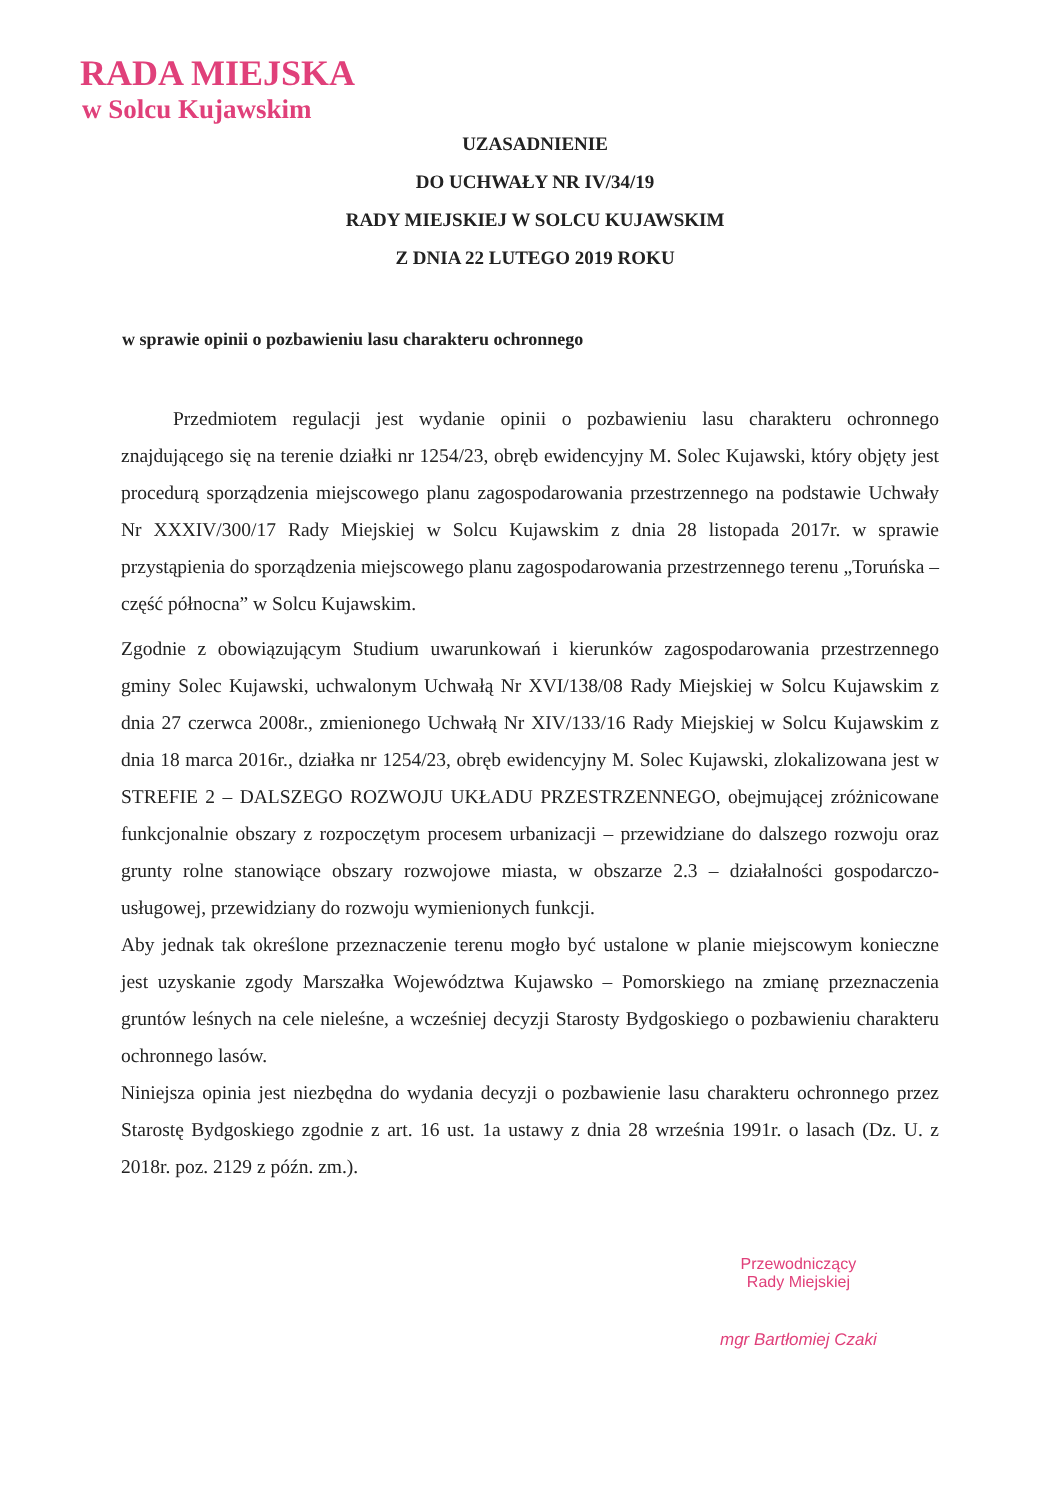RADA MIEJSKA
w Solcu Kujawskim
UZASADNIENIE
DO UCHWAŁY NR IV/34/19
RADY MIEJSKIEJ W SOLCU KUJAWSKIM
Z DNIA 22 LUTEGO 2019 ROKU
w sprawie opinii o pozbawieniu lasu charakteru ochronnego
Przedmiotem regulacji jest wydanie opinii o pozbawieniu lasu charakteru ochronnego znajdującego się na terenie działki nr 1254/23, obręb ewidencyjny M. Solec Kujawski, który objęty jest procedurą sporządzenia miejscowego planu zagospodarowania przestrzennego na podstawie Uchwały Nr XXXIV/300/17 Rady Miejskiej w Solcu Kujawskim z dnia 28 listopada 2017r. w sprawie przystąpienia do sporządzenia miejscowego planu zagospodarowania przestrzennego terenu „Toruńska – część północna” w Solcu Kujawskim.
Zgodnie z obowiązującym Studium uwarunkowań i kierunków zagospodarowania przestrzennego gminy Solec Kujawski, uchwalonym Uchwałą Nr XVI/138/08 Rady Miejskiej w Solcu Kujawskim z dnia 27 czerwca 2008r., zmienionego Uchwałą Nr XIV/133/16 Rady Miejskiej w Solcu Kujawskim z dnia 18 marca 2016r., działka nr 1254/23, obręb ewidencyjny M. Solec Kujawski, zlokalizowana jest w STREFIE 2 – DALSZEGO ROZWOJU UKŁADU PRZESTRZENNEGO, obejmującej zróżnicowane funkcjonalnie obszary z rozpoczętym procesem urbanizacji – przewidziane do dalszego rozwoju oraz grunty rolne stanowiące obszary rozwojowe miasta, w obszarze 2.3 – działalności gospodarczo-usługowej, przewidziany do rozwoju wymienionych funkcji.
Aby jednak tak określone przeznaczenie terenu mogło być ustalone w planie miejscowym konieczne jest uzyskanie zgody Marszałka Województwa Kujawsko – Pomorskiego na zmianę przeznaczenia gruntów leśnych na cele nieleśne, a wcześniej decyzji Starosty Bydgoskiego o pozbawieniu charakteru ochronnego lasów.
Niniejsza opinia jest niezbędna do wydania decyzji o pozbawienie lasu charakteru ochronnego przez Starostę Bydgoskiego zgodnie z art. 16 ust. 1a ustawy z dnia 28 września 1991r. o lasach (Dz. U. z 2018r. poz. 2129 z późn. zm.).
Przewodniczący
Rady Miejskiej
mgr Bartłomiej Czaki